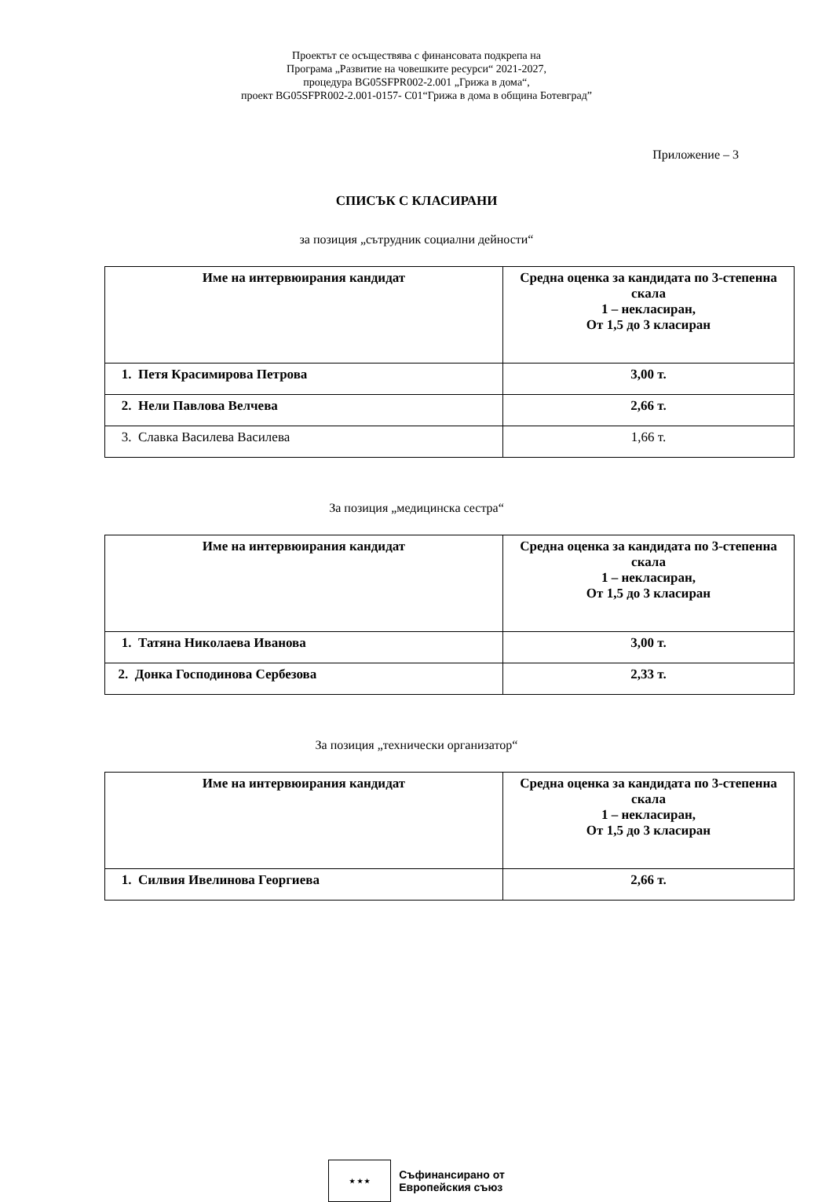Проектът се осъществява с финансовата подкрепа на
Програма „Развитие на човешките ресурси“ 2021-2027,
процедура BG05SFPR002-2.001 „Грижа в дома“,
проект BG05SFPR002-2.001-0157- С01“Грижа в дома в община Ботевград”
Приложение – 3
СПИСЪК С КЛАСИРАНИ
за позиция „сътрудник социални дейности“
| Име на интервюирания кандидат | Средна оценка за кандидата по 3-степенна скала 1 – некласиран, От 1,5 до 3 класиран |
| --- | --- |
| 1. Петя Красимирова Петрова | 3,00 т. |
| 2. Нели Павлова Велчева | 2,66 т. |
| 3. Славка Василева Василева | 1,66 т. |
За позиция „медицинска сестра“
| Име на интервюирания кандидат | Средна оценка за кандидата по 3-степенна скала 1 – некласиран, От 1,5 до 3 класиран |
| --- | --- |
| 1. Татяна Николаева Иванова | 3,00 т. |
| 2. Донка Господинова Сербезова | 2,33 т. |
За позиция „технически организатор“
| Име на интервюирания кандидат | Средна оценка за кандидата по 3-степенна скала 1 – некласиран, От 1,5 до 3 класиран |
| --- | --- |
| 1. Силвия Ивелинова Георгиева | 2,66 т. |
★ ★ ★
Съфинансирано от
Европейския съюз